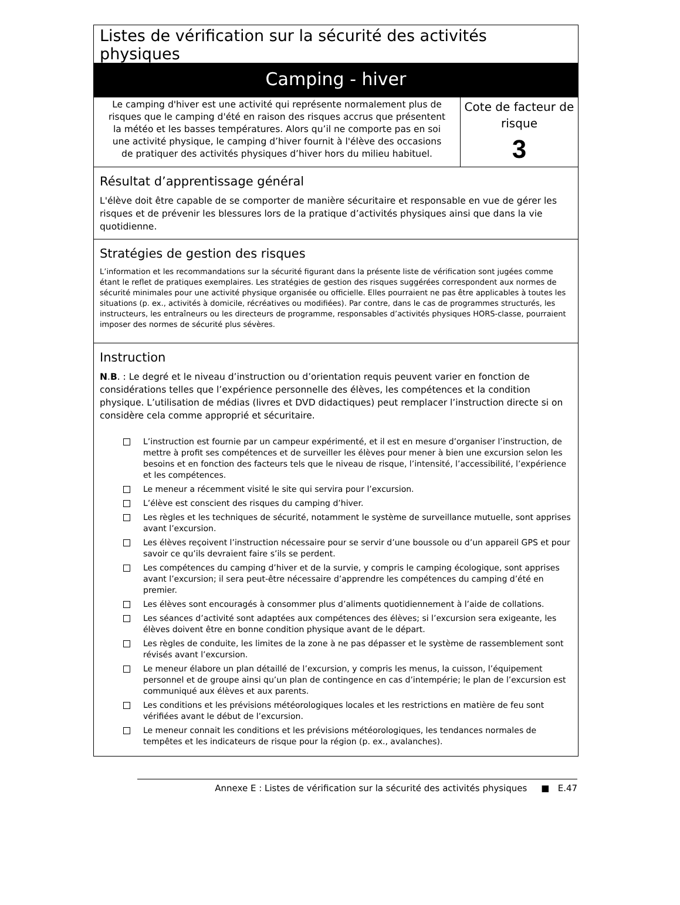Listes de vérification sur la sécurité des activités physiques
Camping - hiver
Le camping d'hiver est une activité qui représente normalement plus de risques que le camping d'été en raison des risques accrus que présentent la météo et les basses températures. Alors qu’il ne comporte pas en soi une activité physique, le camping d’hiver fournit à l'élève des occasions de pratiquer des activités physiques d’hiver hors du milieu habituel.
Cote de facteur de risque
3
Résultat d’apprentissage général
L'élève doit être capable de se comporter de manière sécuritaire et responsable en vue de gérer les risques et de prévenir les blessures lors de la pratique d’activités physiques ainsi que dans la vie quotidienne.
Stratégies de gestion des risques
L’information et les recommandations sur la sécurité figurant dans la présente liste de vérification sont jugées comme étant le reflet de pratiques exemplaires. Les stratégies de gestion des risques suggérées correspondent aux normes de sécurité minimales pour une activité physique organisée ou officielle. Elles pourraient ne pas être applicables à toutes les situations (p. ex., activités à domicile, récréatives ou modifiées). Par contre, dans le cas de programmes structurés, les instructeurs, les entraîneurs ou les directeurs de programme, responsables d’activités physiques HORS-classe, pourraient imposer des normes de sécurité plus sévères.
Instruction
N.B. : Le degré et le niveau d’instruction ou d’orientation requis peuvent varier en fonction de considérations telles que l’expérience personnelle des élèves, les compétences et la condition physique. L’utilisation de médias (livres et DVD didactiques) peut remplacer l’instruction directe si on considère cela comme approprié et sécuritaire.
L’instruction est fournie par un campeur expérimenté, et il est en mesure d’organiser l’instruction, de mettre à profit ses compétences et de surveiller les élèves pour mener à bien une excursion selon les besoins et en fonction des facteurs tels que le niveau de risque, l’intensité, l’accessibilité, l’expérience et les compétences.
Le meneur a récemment visité le site qui servira pour l’excursion.
L’élève est conscient des risques du camping d’hiver.
Les règles et les techniques de sécurité, notamment le système de surveillance mutuelle, sont apprises avant l’excursion.
Les élèves reçoivent l’instruction nécessaire pour se servir d’une boussole ou d’un appareil GPS et pour savoir ce qu’ils devraient faire s’ils se perdent.
Les compétences du camping d’hiver et de la survie, y compris le camping écologique, sont apprises avant l’excursion; il sera peut-être nécessaire d’apprendre les compétences du camping d’été en premier.
Les élèves sont encouragés à consommer plus d’aliments quotidiennement à l’aide de collations.
Les séances d’activité sont adaptées aux compétences des élèves; si l’excursion sera exigeante, les élèves doivent être en bonne condition physique avant de le départ.
Les règles de conduite, les limites de la zone à ne pas dépasser et le système de rassemblement sont révisés avant l’excursion.
Le meneur élabore un plan détaillé de l’excursion, y compris les menus, la cuisson, l’équipement personnel et de groupe ainsi qu’un plan de contingence en cas d’intempérie; le plan de l’excursion est communiqué aux élèves et aux parents.
Les conditions et les prévisions météorologiques locales et les restrictions en matière de feu sont vérifiées avant le début de l’excursion.
Le meneur connait les conditions et les prévisions météorologiques, les tendances normales de tempêtes et les indicateurs de risque pour la région (p. ex., avalanches).
Annexe E : Listes de vérification sur la sécurité des activités physiques ■ E.47